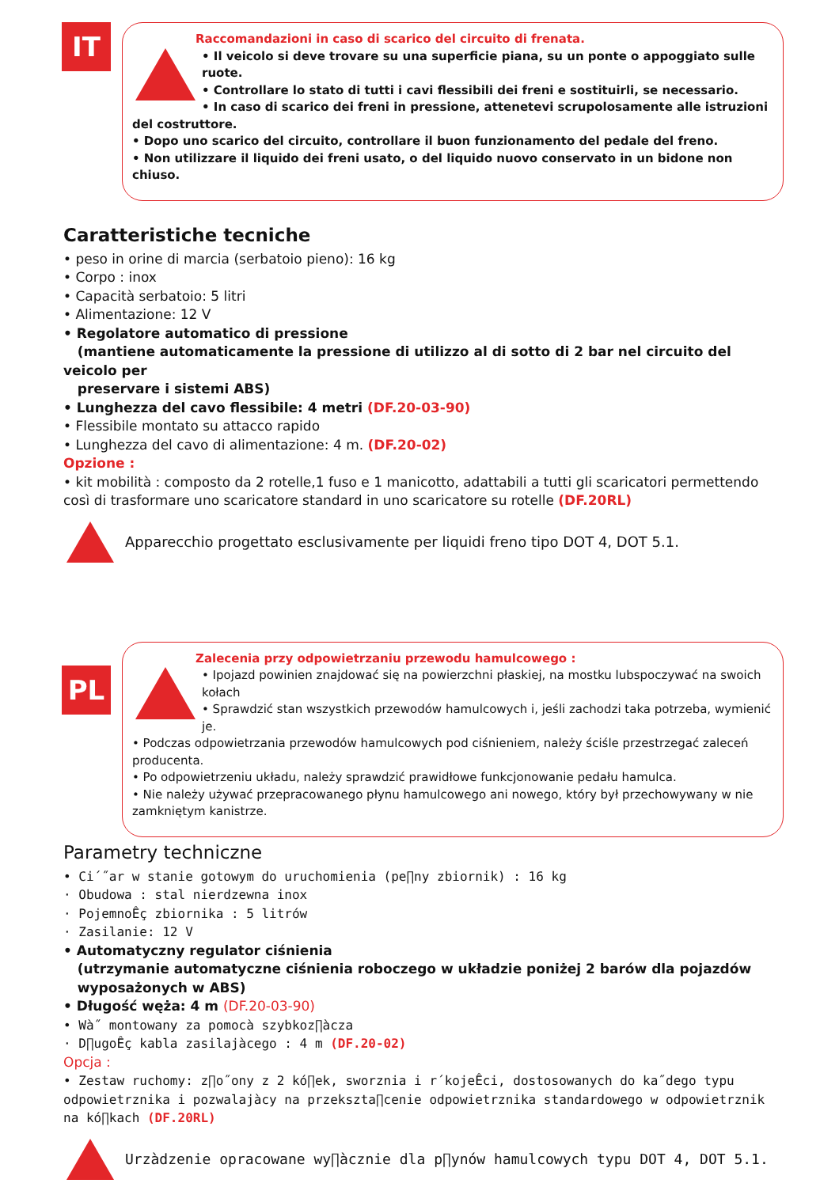IT
Raccomandazioni in caso di scarico del circuito di frenata.
• Il veicolo si deve trovare su una superficie piana, su un ponte o appoggiato sulle ruote.
• Controllare lo stato di tutti i cavi flessibili dei freni e sostituirli, se necessario.
• In caso di scarico dei freni in pressione, attenetevi scrupolosamente alle istruzioni del costruttore.
• Dopo uno scarico del circuito, controllare il buon funzionamento del pedale del freno.
• Non utilizzare il liquido dei freni usato, o del liquido nuovo conservato in un bidone non chiuso.
Caratteristiche tecniche
• peso in orine di marcia (serbatoio pieno): 16 kg
• Corpo : inox
• Capacità serbatoio: 5 litri
• Alimentazione: 12 V
• Regolatore automatico di pressione
(mantiene automaticamente la pressione di utilizzo al di sotto di 2 bar nel circuito del veicolo per
preservare i sistemi ABS)
• Lunghezza del cavo flessibile: 4 metri (DF.20-03-90)
• Flessibile montato su attacco rapido
• Lunghezza del cavo di alimentazione: 4 m. (DF.20-02)
Opzione :
• kit mobilità : composto da 2 rotelle,1 fuso e 1 manicotto, adattabili a tutti gli scaricatori permettendo così di trasformare uno scaricatore standard in uno scaricatore su rotelle (DF.20RL)
Apparecchio progettato esclusivamente per liquidi freno tipo DOT 4, DOT 5.1.
PL
Zalecenia przy odpowietrzaniu przewodu hamulcowego :
• Ipojazd powinien znajdować się na powierzchni płaskiej, na mostku lubspoczywać na swoich kołach
• Sprawdzić stan wszystkich przewodów hamulcowych i, jeśli zachodzi taka potrzeba, wymienić je.
• Podczas odpowietrzania przewodów hamulcowych pod ciśnieniem, należy ściśle przestrzegać zaleceń producenta.
• Po odpowietrzeniu układu, należy sprawdzić prawidłowe funkcjonowanie pedału hamulca.
• Nie należy używać przepracowanego płynu hamulcowego ani nowego, który był przechowywany w nie zamkniętym kanistrze.
Parametry techniczne
• Ci´˝ar w stanie gotowym do uruchomienia (pe∏ny zbiornik) : 16 kg
· Obudowa : stal nierdzewna inox
· PojemnoÊç zbiornika : 5 litrów
· Zasilanie: 12 V
• Automatyczny regulator ciśnienia
(utrzymanie automatyczne ciśnienia roboczego w układzie poniżej 2 barów dla pojazdów
wyposażonych w ABS)
• Długość węża: 4 m (DF.20-03-90)
• Wà˝ montowany za pomocà szybkoz∏àcza
· D∏ugoÊç kabla zasilajàcego : 4 m (DF.20-02)
Opcja :
• Zestaw ruchomy: z∏o˝ony z 2 kó∏ek, sworznia i r´kojeÊci, dostosowanych do ka˝dego typu odpowietrznika i pozwalajàcy na przekszta∏cenie odpowietrznika standardowego w odpowietrznik na kó∏kach (DF.20RL)
Urzàdzenie opracowane wy∏àcznie dla p∏ynów hamulcowych typu DOT 4, DOT 5.1.